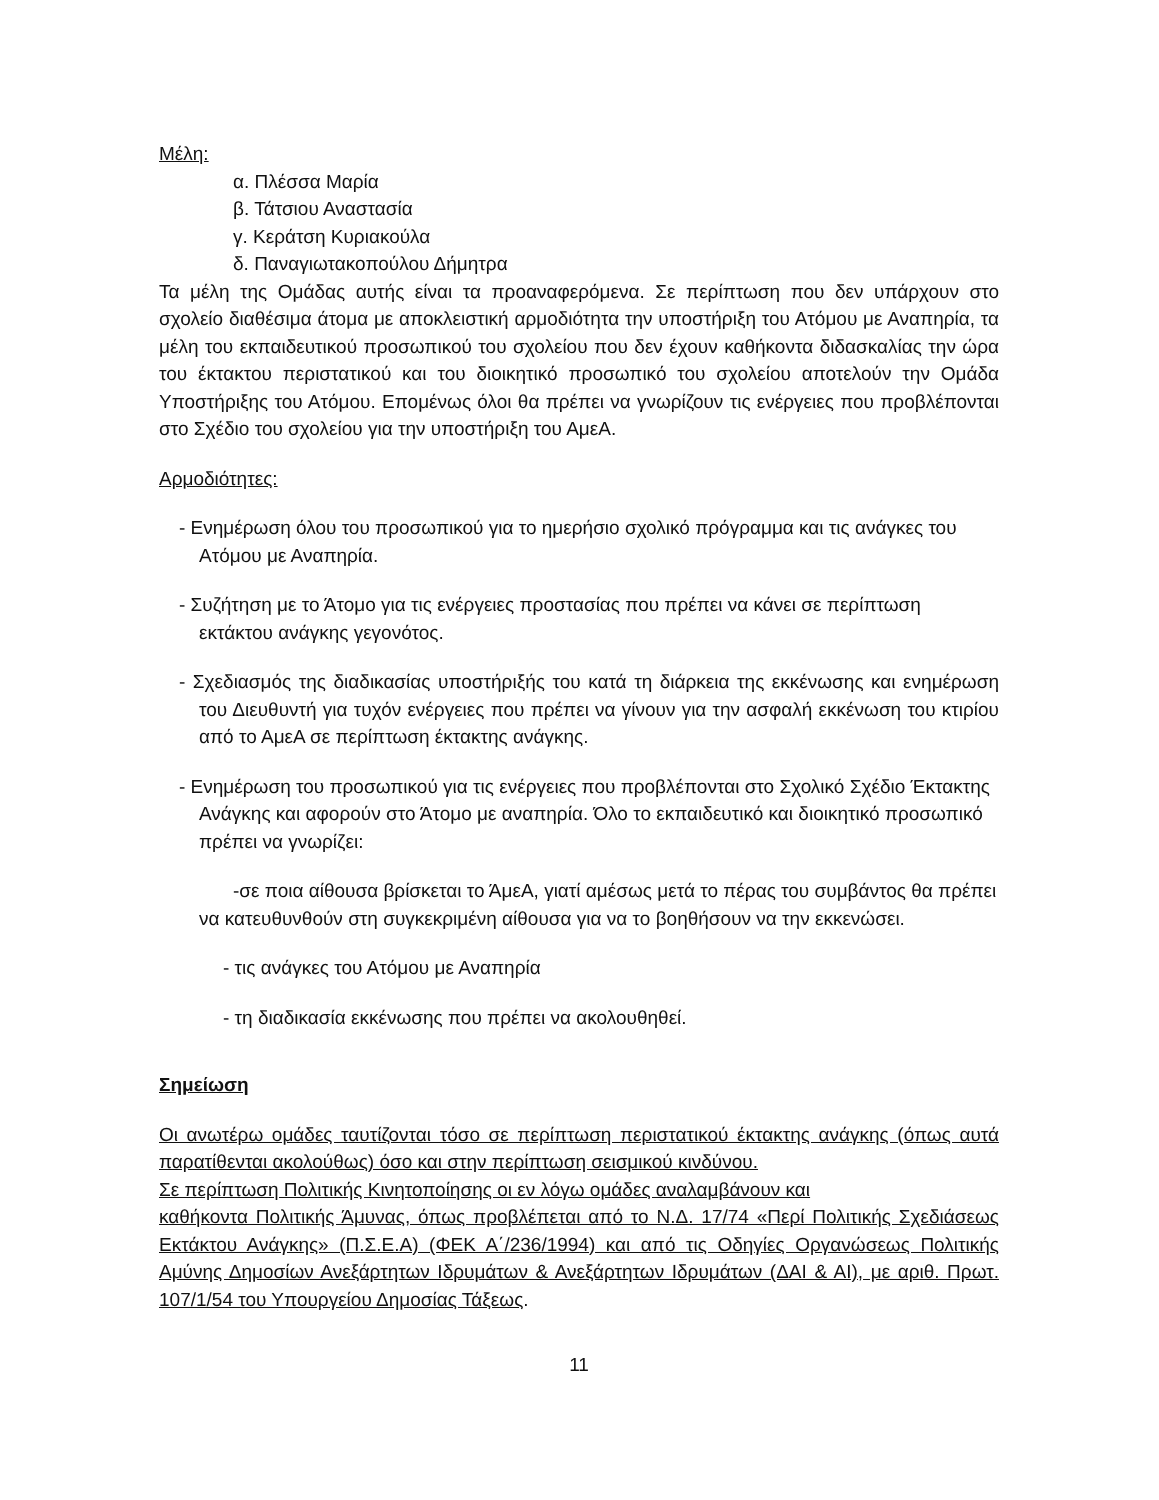Μέλη:
α. Πλέσσα Μαρία
β. Τάτσιου Αναστασία
γ. Κεράτση Κυριακούλα
δ. Παναγιωτακοπούλου Δήμητρα
Τα μέλη της Ομάδας αυτής είναι τα προαναφερόμενα. Σε περίπτωση που δεν υπάρχουν στο σχολείο διαθέσιμα άτομα με αποκλειστική αρμοδιότητα την υποστήριξη του Ατόμου με Αναπηρία, τα μέλη του εκπαιδευτικού προσωπικού του σχολείου που δεν έχουν καθήκοντα διδασκαλίας την ώρα του έκτακτου περιστατικού και του διοικητικό προσωπικό του σχολείου αποτελούν την Ομάδα Υποστήριξης του Ατόμου. Επομένως όλοι θα πρέπει να γνωρίζουν τις ενέργειες που προβλέπονται στο Σχέδιο του σχολείου για την υποστήριξη του ΑμεΑ.
Αρμοδιότητες:
- Ενημέρωση όλου του προσωπικού για το ημερήσιο σχολικό πρόγραμμα και τις ανάγκες του Ατόμου με Αναπηρία.
- Συζήτηση με το Άτομο για τις ενέργειες προστασίας που πρέπει να κάνει σε περίπτωση εκτάκτου ανάγκης γεγονότος.
- Σχεδιασμός της διαδικασίας υποστήριξής του κατά τη διάρκεια της εκκένωσης και ενημέρωση του Διευθυντή για τυχόν ενέργειες που πρέπει να γίνουν για την ασφαλή εκκένωση του κτιρίου από το ΑμεΑ σε περίπτωση έκτακτης ανάγκης.
- Ενημέρωση του προσωπικού για τις ενέργειες που προβλέπονται στο Σχολικό Σχέδιο Έκτακτης Ανάγκης και αφορούν στο Άτομο με αναπηρία. Όλο το εκπαιδευτικό και διοικητικό προσωπικό πρέπει να γνωρίζει:
-σε ποια αίθουσα βρίσκεται το ΆμεΑ, γιατί αμέσως μετά το πέρας του συμβάντος θα πρέπει να κατευθυνθούν στη συγκεκριμένη αίθουσα για να το βοηθήσουν να την εκκενώσει.
- τις ανάγκες του Ατόμου με Αναπηρία
- τη διαδικασία εκκένωσης που πρέπει να ακολουθηθεί.
Σημείωση
Οι ανωτέρω ομάδες ταυτίζονται τόσο σε περίπτωση περιστατικού έκτακτης ανάγκης (όπως αυτά παρατίθενται ακολούθως) όσο και στην περίπτωση σεισμικού κινδύνου.
Σε περίπτωση Πολιτικής Κινητοποίησης οι εν λόγω ομάδες αναλαμβάνουν και
καθήκοντα Πολιτικής Άμυνας, όπως προβλέπεται από το Ν.Δ. 17/74 «Περί Πολιτικής Σχεδιάσεως Εκτάκτου Ανάγκης» (Π.Σ.Ε.Α) (ΦΕΚ Α΄/236/1994) και από τις Οδηγίες Οργανώσεως Πολιτικής Αμύνης Δημοσίων Ανεξάρτητων Ιδρυμάτων & Ανεξάρτητων Ιδρυμάτων (ΔΑΙ & ΑΙ), με αριθ. Πρωτ. 107/1/54 του Υπουργείου Δημοσίας Τάξεως.
11